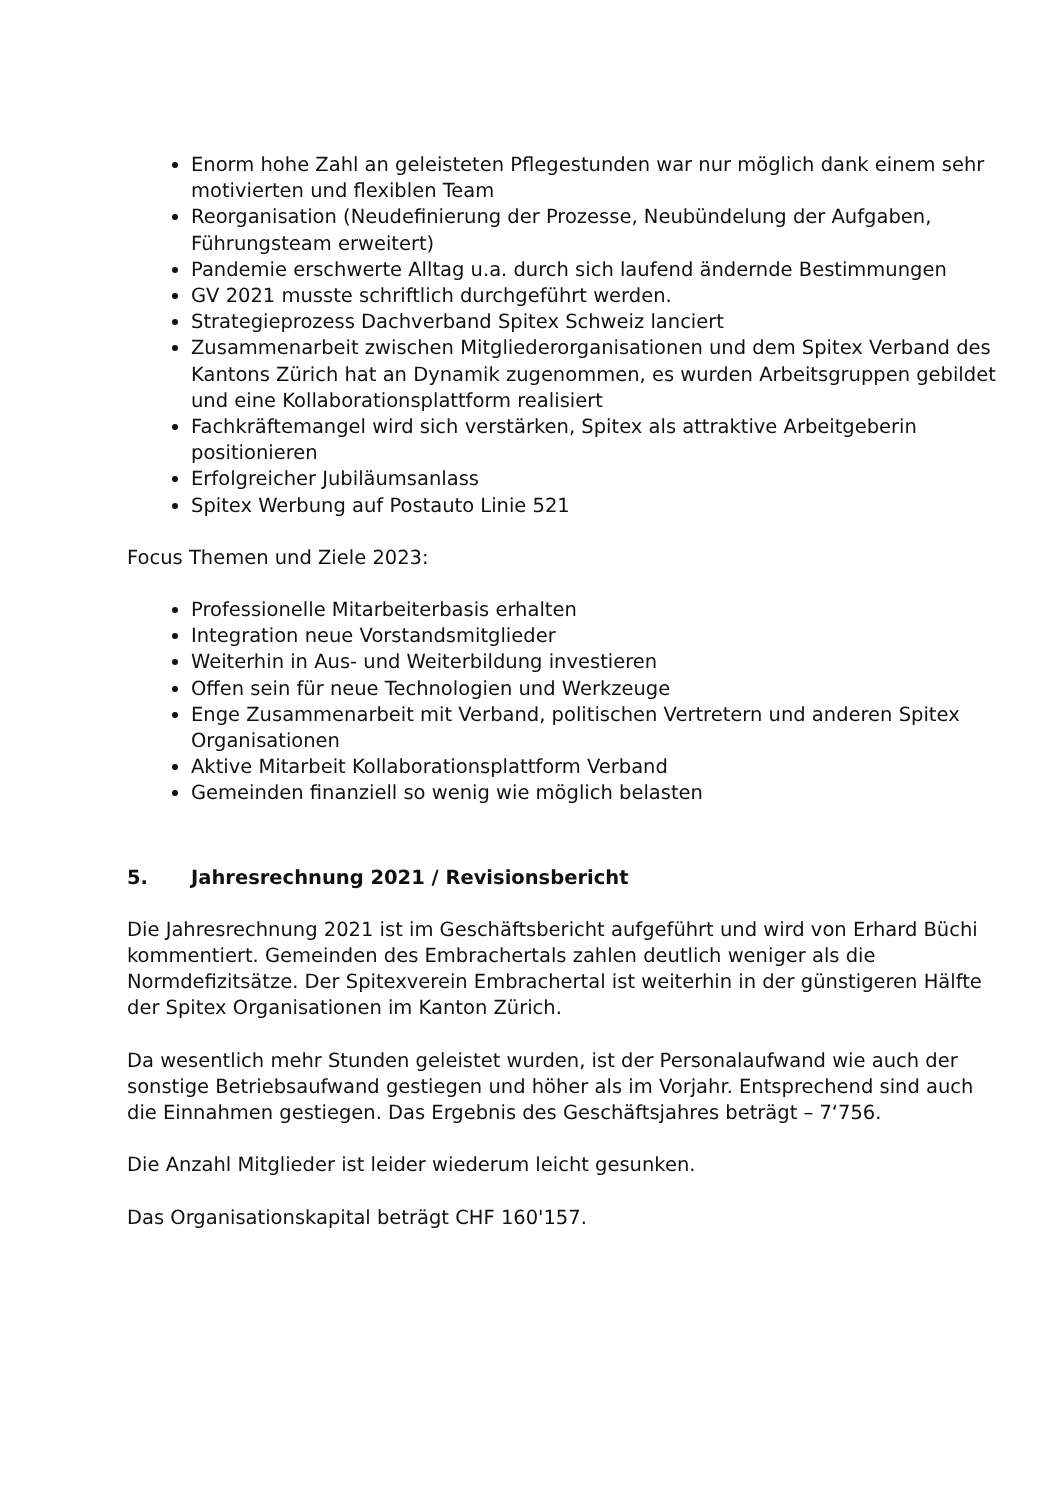Enorm hohe Zahl an geleisteten Pflegestunden war nur möglich dank einem sehr motivierten und flexiblen Team
Reorganisation (Neudefinierung der Prozesse, Neubündelung der Aufgaben, Führungsteam erweitert)
Pandemie erschwerte Alltag u.a. durch sich laufend ändernde Bestimmungen
GV 2021 musste schriftlich durchgeführt werden.
Strategieprozess Dachverband Spitex Schweiz lanciert
Zusammenarbeit zwischen Mitgliederorganisationen und dem Spitex Verband des Kantons Zürich hat an Dynamik zugenommen, es wurden Arbeitsgruppen gebildet und eine Kollaborationsplattform realisiert
Fachkräftemangel wird sich verstärken, Spitex als attraktive Arbeitgeberin positionieren
Erfolgreicher Jubiläumsanlass
Spitex Werbung auf Postauto Linie 521
Focus Themen und Ziele 2023:
Professionelle Mitarbeiterbasis erhalten
Integration neue Vorstandsmitglieder
Weiterhin in Aus- und Weiterbildung investieren
Offen sein für neue Technologien und Werkzeuge
Enge Zusammenarbeit mit Verband, politischen Vertretern und anderen Spitex Organisationen
Aktive Mitarbeit Kollaborationsplattform Verband
Gemeinden finanziell so wenig wie möglich belasten
5. Jahresrechnung 2021 / Revisionsbericht
Die Jahresrechnung 2021 ist im Geschäftsbericht aufgeführt und wird von Erhard Büchi kommentiert. Gemeinden des Embrachertals zahlen deutlich weniger als die Normdefizitsätze. Der Spitexverein Embrachertal ist weiterhin in der günstigeren Hälfte der Spitex Organisationen im Kanton Zürich.
Da wesentlich mehr Stunden geleistet wurden, ist der Personalaufwand wie auch der sonstige Betriebsaufwand gestiegen und höher als im Vorjahr. Entsprechend sind auch die Einnahmen gestiegen. Das Ergebnis des Geschäftsjahres beträgt – 7‘756.
Die Anzahl Mitglieder ist leider wiederum leicht gesunken.
Das Organisationskapital beträgt CHF 160'157.